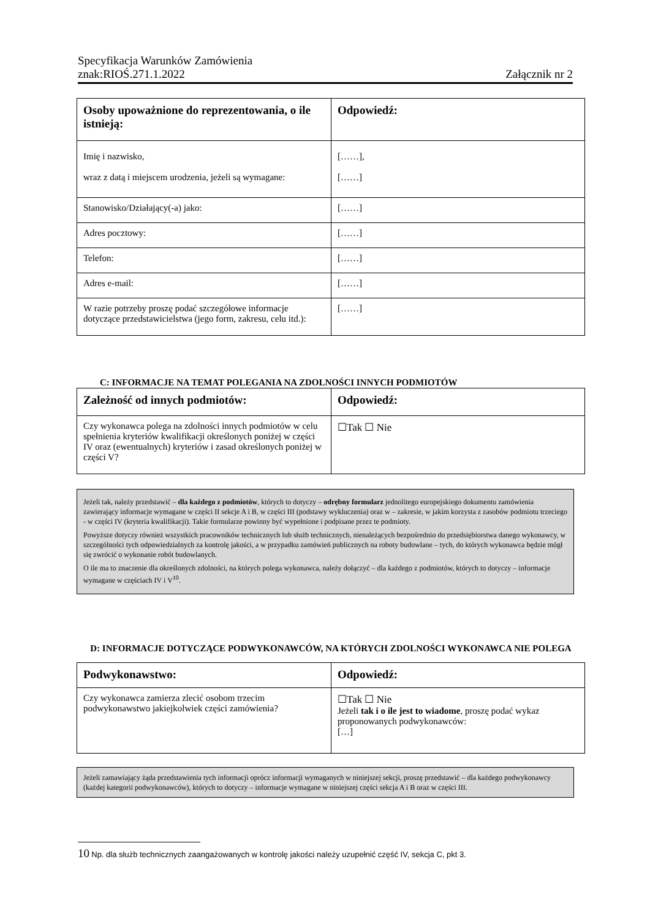Specyfikacja Warunków Zamówienia
znak:RIOŚ.271.1.2022 Załącznik nr 2
| Osoby upoważnione do reprezentowania, o ile istnieją: | Odpowiedź: |
| --- | --- |
| Imię i nazwisko, wraz z datą i miejscem urodzenia, jeżeli są wymagane: | [……], [……] |
| Stanowisko/Działający(-a) jako: | [……] |
| Adres pocztowy: | [……] |
| Telefon: | [……] |
| Adres e-mail: | [……] |
| W razie potrzeby proszę podać szczegółowe informacje dotyczące przedstawicielstwa (jego form, zakresu, celu itd.): | [……] |
C: INFORMACJE NA TEMAT POLEGANIA NA ZDOLNOŚCI INNYCH PODMIOTÓW
| Zależność od innych podmiotów: | Odpowiedź: |
| --- | --- |
| Czy wykonawca polega na zdolności innych podmiotów w celu spełnienia kryteriów kwalifikacji określonych poniżej w części IV oraz (ewentualnych) kryteriów i zasad określonych poniżej w części V? | ☐Tak ☐ Nie |
Jeżeli tak, należy przedstawić – dla każdego z podmiotów, których to dotyczy – odrębny formularz jednolitego europejskiego dokumentu zamówienia zawierający informacje wymagane w części II sekcje A i B, w części III (podstawy wykluczenia) oraz w – zakresie, w jakim korzysta z zasobów podmiotu trzeciego - w części IV (kryteria kwalifikacji). Takie formularze powinny być wypełnione i podpisane przez te podmioty.
Powyższe dotyczy również wszystkich pracowników technicznych lub służb technicznych, nienależących bezpośrednio do przedsiębiorstwa danego wykonawcy, w szczególności tych odpowiedzialnych za kontrolę jakości, a w przypadku zamówień publicznych na roboty budowlane – tych, do których wykonawca będzie mógł się zwrócić o wykonanie robót budowlanych.
O ile ma to znaczenie dla określonych zdolności, na których polega wykonawca, należy dołączyć – dla każdego z podmiotów, których to dotyczy – informacje wymagane w częściach IV i V<sup>10</sup>.
D: INFORMACJE DOTYCZĄCE PODWYKONAWCÓW, NA KTÓRYCH ZDOLNOŚCI WYKONAWCA NIE POLEGA
| Podwykonawstwo: | Odpowiedź: |
| --- | --- |
| Czy wykonawca zamierza zlecić osobom trzecim podwykonawstwo jakiejkolwiek części zamówienia? | ☐Tak ☐ Nie Jeżeli tak i o ile jest to wiadome , proszę podać wykaz proponowanych podwykonawców: […] |
Jeżeli zamawiający żąda przedstawienia tych informacji oprócz informacji wymaganych w niniejszej sekcji, proszę przedstawić – dla każdego podwykonawcy (każdej kategorii podwykonawców), których to dotyczy – informacje wymagane w niniejszej części sekcja A i B oraz w części III.
10 Np. dla służb technicznych zaangażowanych w kontrolę jakości należy uzupełnić część IV, sekcja C, pkt 3.